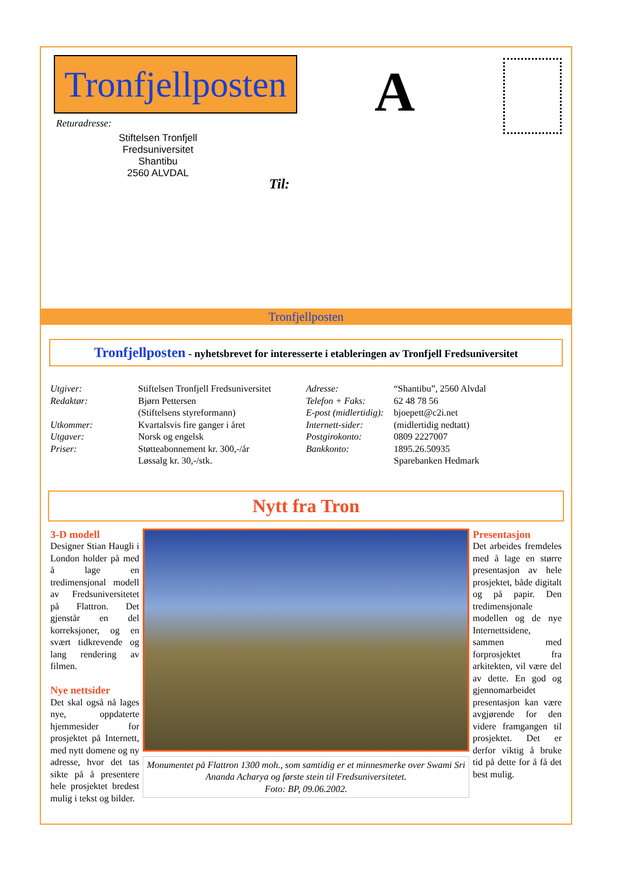Tronfjellposten
A
Returadresse:
Stiftelsen Tronfjell Fredsuniversitet
Shantibu
2560 ALVDAL
Til:
Tronfjellposten
Tronfjellposten - nyhetsbrevet for interesserte i etableringen av Tronfjell Fredsuniversitet
| Utgiver: | Stiftelsen Tronfjell Fredsuniversitet |
| Redaktør: | Bjørn Pettersen (Stiftelsens styreformann) |
| Utkommer: | Kvartalsvis fire ganger i året |
| Utgaver: | Norsk og engelsk |
| Priser: | Støtteabonnement kr. 300,-/år Løssalg kr. 30,-/stk. |
| Adresse: | “Shantibu”, 2560 Alvdal |
| Telefon + Faks: | 62 48 78 56 |
| E-post (midlertidig): | bjoepett@c2i.net |
| Internett-sider: | (midlertidig nedtatt) |
| Postgirokonto: | 0809 2227007 |
| Bankkonto: | 1895.26.50935 Sparebanken Hedmark |
Nytt fra Tron
3-D modell
Designer Stian Haugli i London holder på med å lage en tredimensjonal modell av Fredsuniversitetet på Flattron. Det gjenstår en del korreksjoner, og en svært tidkrevende og lang rendering av filmen.
Nye nettsider
Det skal også nå lages nye, oppdaterte hjemmesider for prosjektet på Internett, med nytt domene og ny adresse, hvor det tas sikte på å presentere hele prosjektet bredest mulig i tekst og bilder.
Monumentet på Flattron 1300 moh., som samtidig er et minnesmerke over Swami Sri Ananda Acharya og første stein til Fredsuniversitetet.
Foto: BP, 09.06.2002.
Presentasjon
Det arbeides fremdeles med å lage en større presentasjon av hele prosjektet, både digitalt og på papir. Den tredimensjonale modellen og de nye Internettsidene, sammen med forprosjektet fra arkitekten, vil være del av dette. En god og gjennomarbeidet presentasjon kan være avgjørende for den videre framgangen til prosjektet. Det er derfor viktig å bruke tid på dette for å få det best mulig.